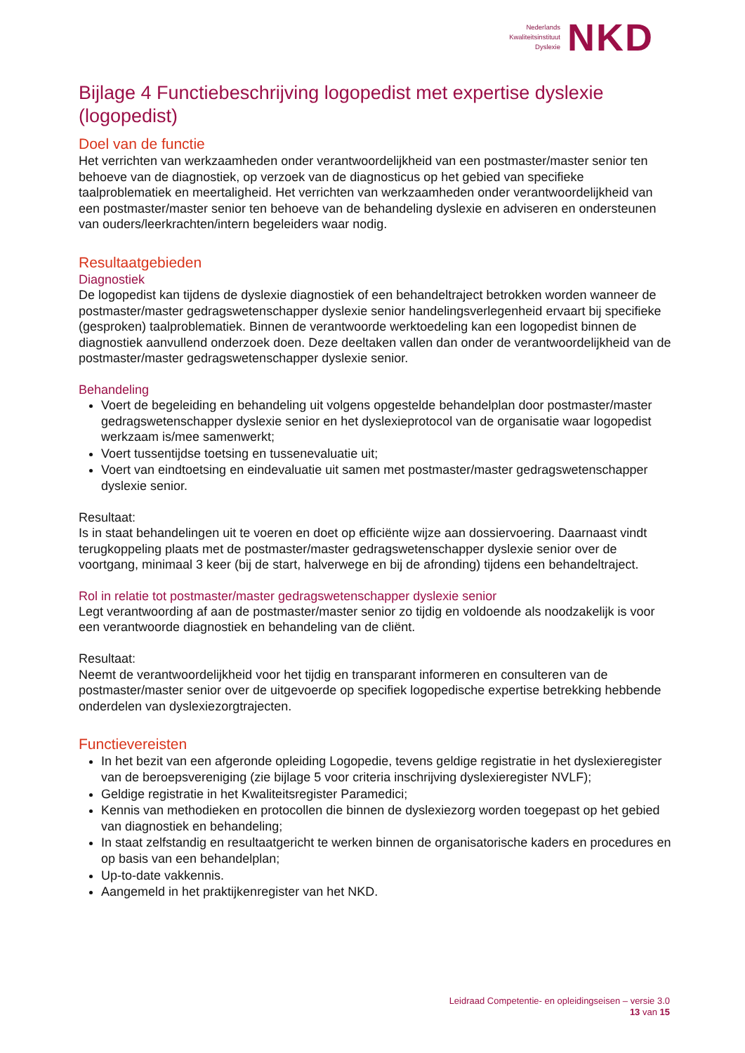Nederlands
Kwaliteitsinstituut
Dyslexie
NKD
Bijlage 4 Functiebeschrijving logopedist met expertise dyslexie (logopedist)
Doel van de functie
Het verrichten van werkzaamheden onder verantwoordelijkheid van een postmaster/master senior ten behoeve van de diagnostiek, op verzoek van de diagnosticus op het gebied van specifieke taalproblematiek en meertaligheid. Het verrichten van werkzaamheden onder verantwoordelijkheid van een postmaster/master senior ten behoeve van de behandeling dyslexie en adviseren en ondersteunen van ouders/leerkrachten/intern begeleiders waar nodig.
Resultaatgebieden
Diagnostiek
De logopedist kan tijdens de dyslexie diagnostiek of een behandeltraject betrokken worden wanneer de postmaster/master gedragswetenschapper dyslexie senior handelingsverlegenheid ervaart bij specifieke (gesproken) taalproblematiek. Binnen de verantwoorde werktoedeling kan een logopedist binnen de diagnostiek aanvullend onderzoek doen. Deze deeltaken vallen dan onder de verantwoordelijkheid van de postmaster/master gedragswetenschapper dyslexie senior.
Behandeling
Voert de begeleiding en behandeling uit volgens opgestelde behandelplan door postmaster/master gedragswetenschapper dyslexie senior en het dyslexieprotocol van de organisatie waar logopedist werkzaam is/mee samenwerkt;
Voert tussentijdse toetsing en tussenevaluatie uit;
Voert van eindtoetsing en eindevaluatie uit samen met postmaster/master gedragswetenschapper dyslexie senior.
Resultaat:
Is in staat behandelingen uit te voeren en doet op efficiënte wijze aan dossiervoering. Daarnaast vindt terugkoppeling plaats met de postmaster/master gedragswetenschapper dyslexie senior over de voortgang, minimaal 3 keer (bij de start, halverwege en bij de afronding) tijdens een behandeltraject.
Rol in relatie tot postmaster/master gedragswetenschapper dyslexie senior
Legt verantwoording af aan de postmaster/master senior zo tijdig en voldoende als noodzakelijk is voor een verantwoorde diagnostiek en behandeling van de cliënt.
Resultaat:
Neemt de verantwoordelijkheid voor het tijdig en transparant informeren en consulteren van de postmaster/master senior over de uitgevoerde op specifiek logopedische expertise betrekking hebbende onderdelen van dyslexiezorgtrajecten.
Functievereisten
In het bezit van een afgeronde opleiding Logopedie, tevens geldige registratie in het dyslexieregister van de beroepsvereniging (zie bijlage 5 voor criteria inschrijving dyslexieregister NVLF);
Geldige registratie in het Kwaliteitsregister Paramedici;
Kennis van methodieken en protocollen die binnen de dyslexiezorg worden toegepast op het gebied van diagnostiek en behandeling;
In staat zelfstandig en resultaatgericht te werken binnen de organisatorische kaders en procedures en op basis van een behandelplan;
Up-to-date vakkennis.
Aangemeld in het praktijkenregister van het NKD.
Leidraad Competentie- en opleidingseisen – versie 3.0
13 van 15